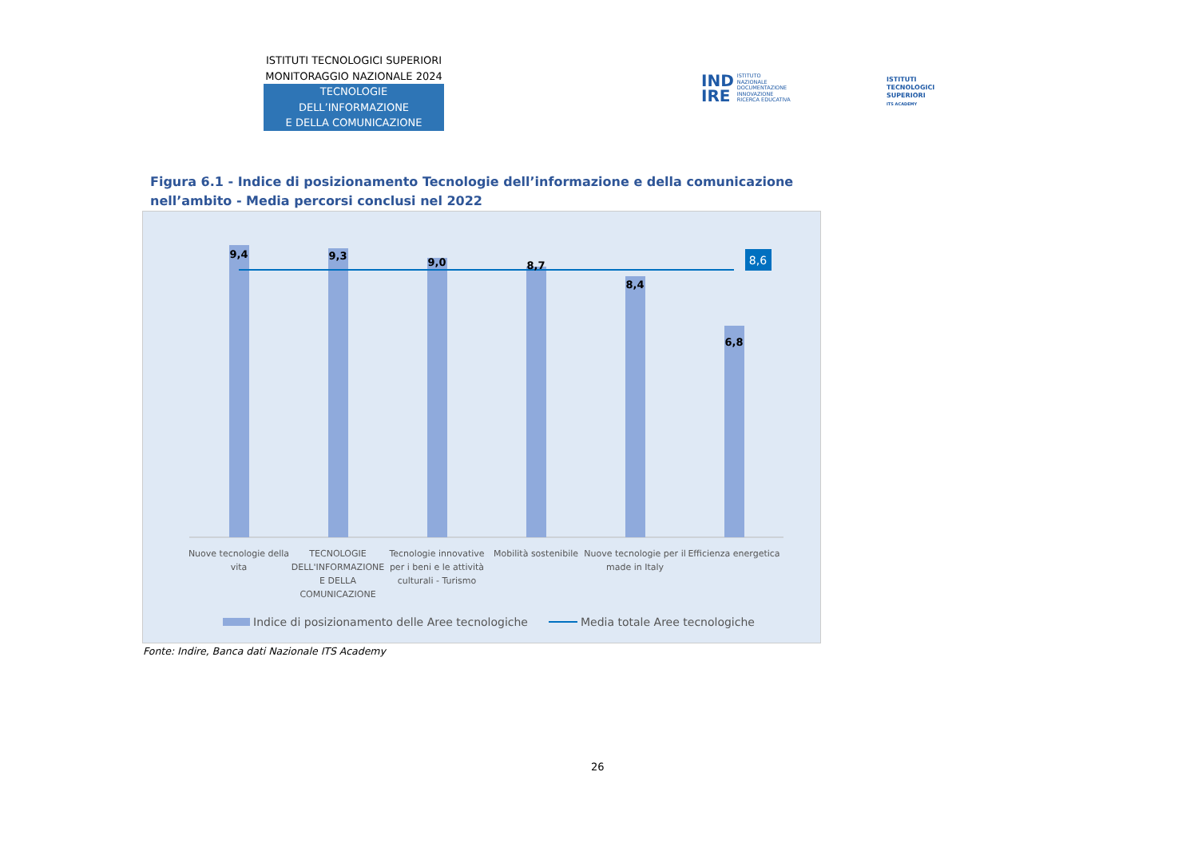ISTITUTI TECNOLOGICI SUPERIORI
MONITORAGGIO NAZIONALE 2024
TECNOLOGIE DELL’INFORMAZIONE
E DELLA COMUNICAZIONE
IND
IRE
ISTITUTO
NAZIONALE
DOCUMENTAZIONE
INNOVAZIONE
RICERCA EDUCATIVA
ISTITUTI
TECNOLOGICI
SUPERIORI
ITS ACADEMY
Figura 6.1 - Indice di posizionamento Tecnologie dell’informazione e della comunicazione nell’ambito - Media percorsi conclusi nel 2022
8,6
9,4
9,3
9,0
8,7
8,4
6,8
Nuove tecnologie della
vita
TECNOLOGIE
DELL'INFORMAZIONE
E DELLA
COMUNICAZIONE
Tecnologie innovative
per i beni e le attività
culturali - Turismo
Mobilità sostenibile
Nuove tecnologie per il
made in Italy
Efficienza energetica
Indice di posizionamento delle Aree tecnologiche
Media totale Aree tecnologiche
Fonte: Indire, Banca dati Nazionale ITS Academy
26